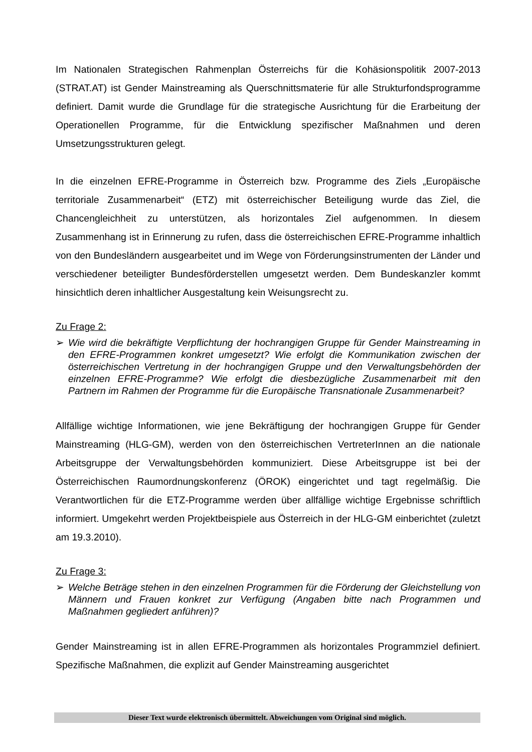Im Nationalen Strategischen Rahmenplan Österreichs für die Kohäsionspolitik 2007-2013 (STRAT.AT) ist Gender Mainstreaming als Querschnittsmaterie für alle Strukturfondsprogramme definiert. Damit wurde die Grundlage für die strategische Ausrichtung für die Erarbeitung der Operationellen Programme, für die Entwicklung spezifischer Maßnahmen und deren Umsetzungsstrukturen gelegt.
In die einzelnen EFRE-Programme in Österreich bzw. Programme des Ziels „Europäische territoriale Zusammenarbeit“ (ETZ) mit österreichischer Beteiligung wurde das Ziel, die Chancengleichheit zu unterstützen, als horizontales Ziel aufgenommen. In diesem Zusammenhang ist in Erinnerung zu rufen, dass die österreichischen EFRE-Programme inhaltlich von den Bundesländern ausgearbeitet und im Wege von Förderungsinstrumenten der Länder und verschiedener beteiligter Bundesförderstellen umgesetzt werden. Dem Bundeskanzler kommt hinsichtlich deren inhaltlicher Ausgestaltung kein Weisungsrecht zu.
Zu Frage 2:
➢ Wie wird die bekräftigte Verpflichtung der hochrangigen Gruppe für Gender Mainstreaming in den EFRE-Programmen konkret umgesetzt? Wie erfolgt die Kommunikation zwischen der österreichischen Vertretung in der hochrangigen Gruppe und den Verwaltungsbehörden der einzelnen EFRE-Programme? Wie erfolgt die diesbezügliche Zusammenarbeit mit den Partnern im Rahmen der Programme für die Europäische Transnationale Zusammenarbeit?
Allfällige wichtige Informationen, wie jene Bekräftigung der hochrangigen Gruppe für Gender Mainstreaming (HLG-GM), werden von den österreichischen VertreterInnen an die nationale Arbeitsgruppe der Verwaltungsbehörden kommuniziert. Diese Arbeitsgruppe ist bei der Österreichischen Raumordnungskonferenz (ÖROK) eingerichtet und tagt regelmäßig. Die Verantwortlichen für die ETZ-Programme werden über allfällige wichtige Ergebnisse schriftlich informiert. Umgekehrt werden Projektbeispiele aus Österreich in der HLG-GM einberichtet (zuletzt am 19.3.2010).
Zu Frage 3:
➢ Welche Beträge stehen in den einzelnen Programmen für die Förderung der Gleichstellung von Männern und Frauen konkret zur Verfügung (Angaben bitte nach Programmen und Maßnahmen gegliedert anführen)?
Gender Mainstreaming ist in allen EFRE-Programmen als horizontales Programmziel definiert. Spezifische Maßnahmen, die explizit auf Gender Mainstreaming ausgerichtet
Dieser Text wurde elektronisch übermittelt. Abweichungen vom Original sind möglich.